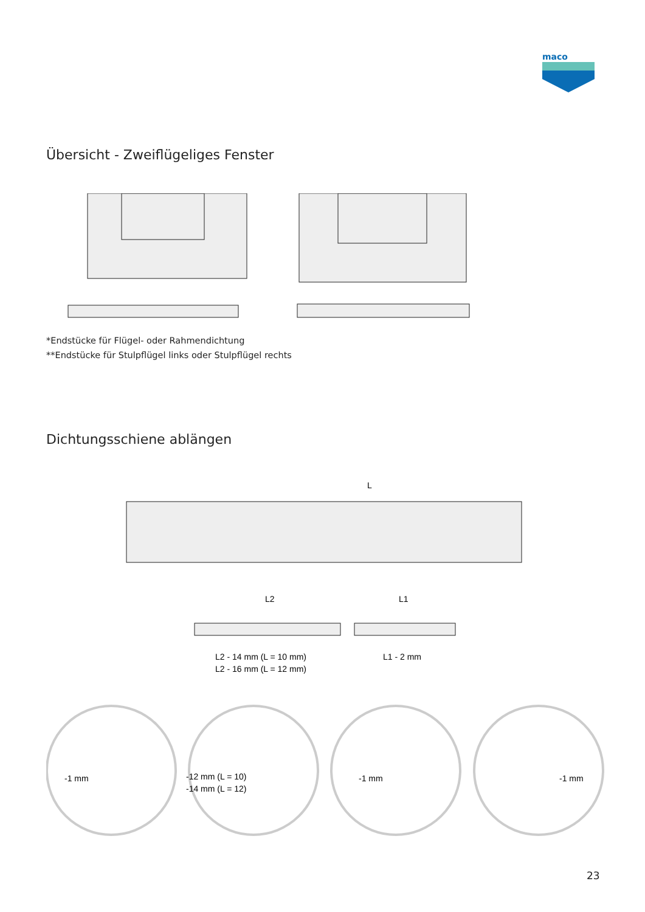maco
Übersicht - Zweiflügeliges Fenster
*Endstücke für Flügel- oder Rahmendichtung
**Endstücke für Stulpflügel links oder Stulpflügel rechts
Dichtungsschiene ablängen
L
L2
L1
L2 - 14 mm (L = 10 mm)
L2 - 16 mm (L = 12 mm)
L1 - 2 mm
-1 mm
-12 mm (L = 10)
-14 mm (L = 12)
-1 mm
-1 mm
23